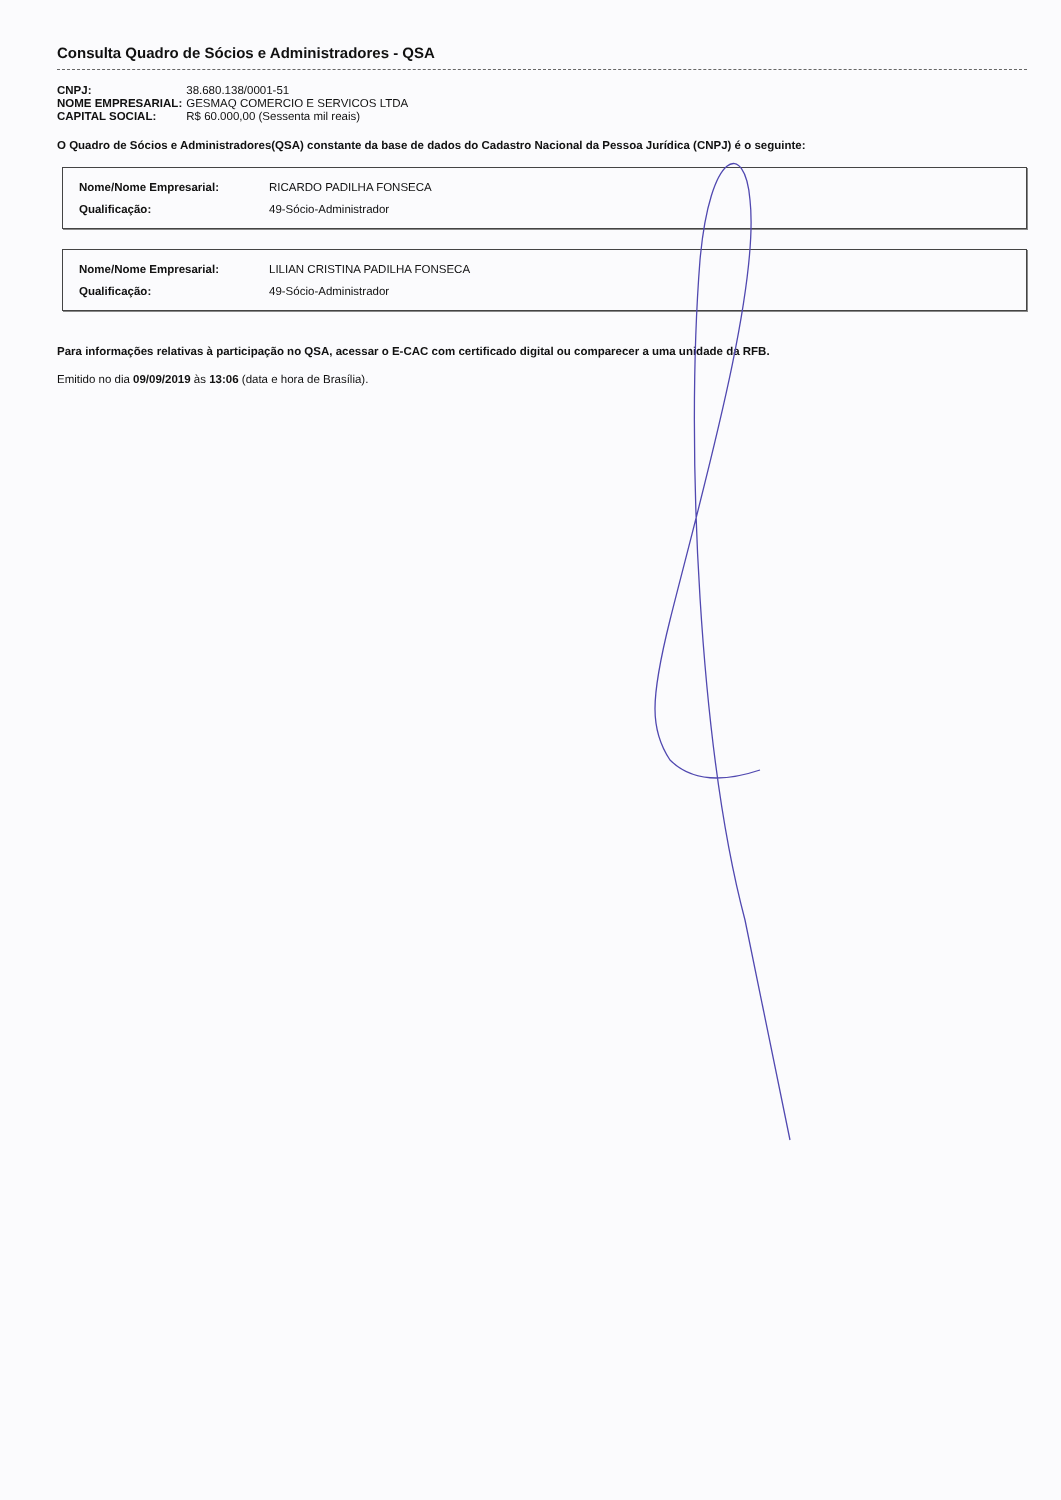Consulta Quadro de Sócios e Administradores - QSA
| CNPJ: | 38.680.138/0001-51 |
| NOME EMPRESARIAL: | GESMAQ COMERCIO E SERVICOS LTDA |
| CAPITAL SOCIAL: | R$ 60.000,00 (Sessenta mil reais) |
O Quadro de Sócios e Administradores(QSA) constante da base de dados do Cadastro Nacional da Pessoa Jurídica (CNPJ) é o seguinte:
| Nome/Nome Empresarial: | RICARDO PADILHA FONSECA |
| Qualificação: | 49-Sócio-Administrador |
| Nome/Nome Empresarial: | LILIAN CRISTINA PADILHA FONSECA |
| Qualificação: | 49-Sócio-Administrador |
Para informações relativas à participação no QSA, acessar o E-CAC com certificado digital ou comparecer a uma unidade da RFB.
Emitido no dia 09/09/2019 às 13:06 (data e hora de Brasília).